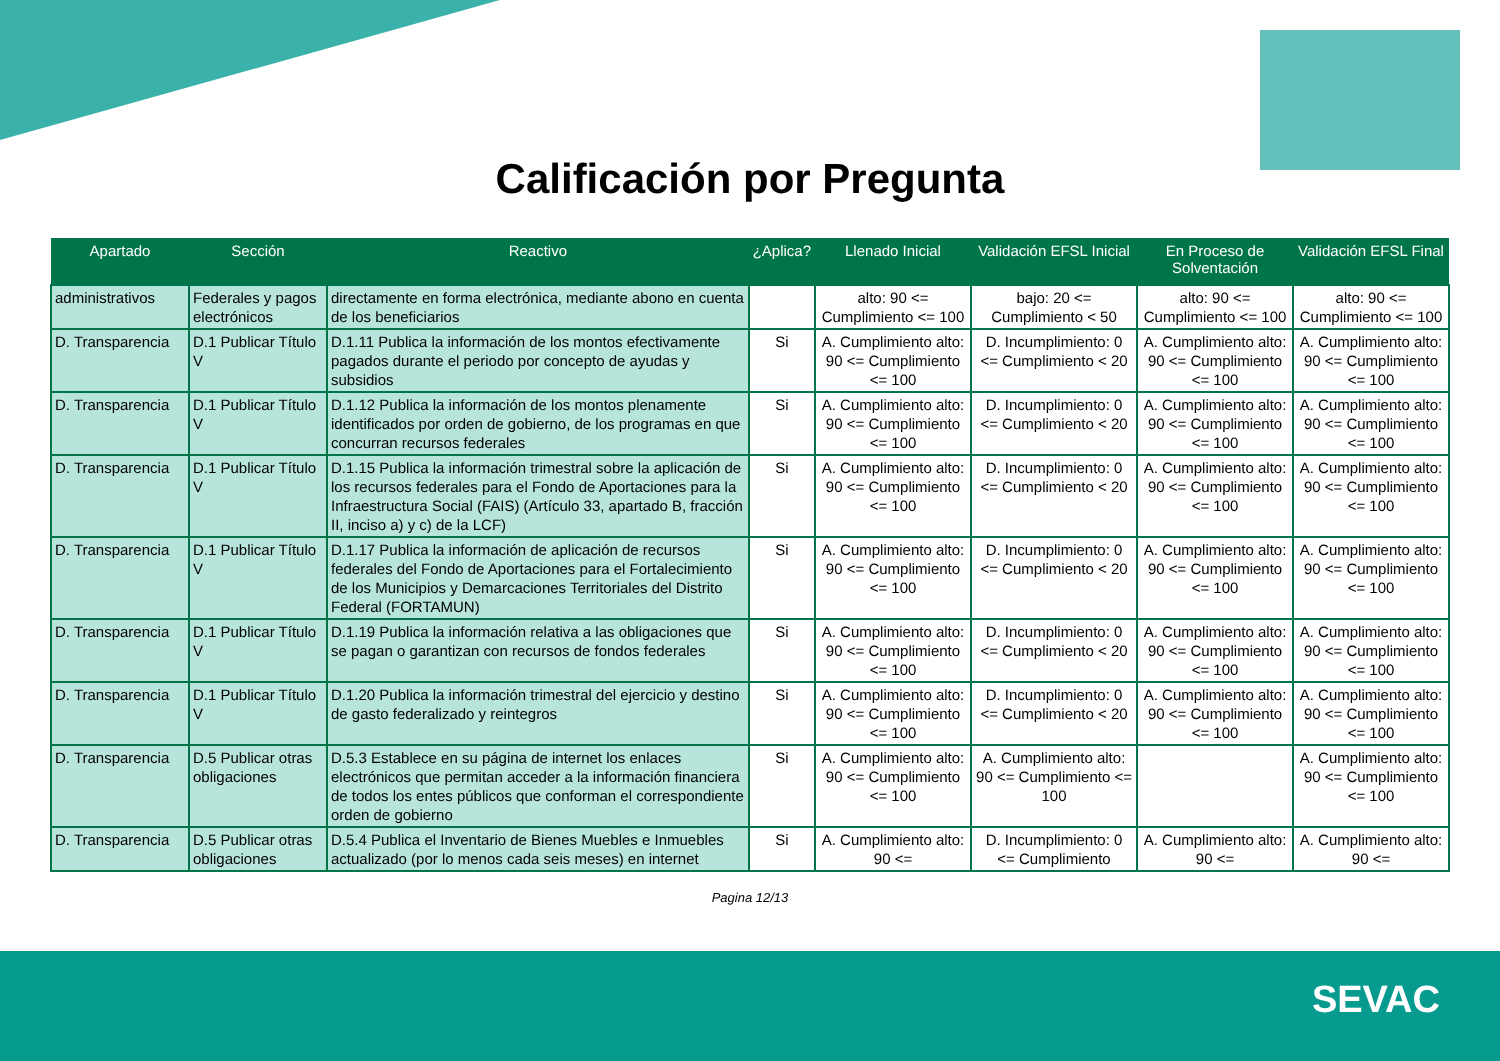Calificación por Pregunta
| Apartado | Sección | Reactivo | ¿Aplica? | Llenado Inicial | Validación EFSL Inicial | En Proceso de Solventación | Validación EFSL Final |
| --- | --- | --- | --- | --- | --- | --- | --- |
| administrativos | Federales y pagos electrónicos | directamente en forma electrónica, mediante abono en cuenta de los beneficiarios | | alto: 90 <= Cumplimiento <= 100 | bajo: 20 <= Cumplimiento < 50 | alto: 90 <= Cumplimiento <= 100 | alto: 90 <= Cumplimiento <= 100 |
| D. Transparencia | D.1 Publicar Título V | D.1.11 Publica la información de los montos efectivamente pagados durante el periodo por concepto de ayudas y subsidios | Si | A. Cumplimiento alto: 90 <= Cumplimiento <= 100 | D. Incumplimiento: 0 <= Cumplimiento < 20 | A. Cumplimiento alto: 90 <= Cumplimiento <= 100 | A. Cumplimiento alto: 90 <= Cumplimiento <= 100 |
| D. Transparencia | D.1 Publicar Título V | D.1.12 Publica la información de los montos plenamente identificados por orden de gobierno, de los programas en que concurran recursos federales | Si | A. Cumplimiento alto: 90 <= Cumplimiento <= 100 | D. Incumplimiento: 0 <= Cumplimiento < 20 | A. Cumplimiento alto: 90 <= Cumplimiento <= 100 | A. Cumplimiento alto: 90 <= Cumplimiento <= 100 |
| D. Transparencia | D.1 Publicar Título V | D.1.15 Publica la información trimestral sobre la aplicación de los recursos federales para el Fondo de Aportaciones para la Infraestructura Social (FAIS) (Artículo 33, apartado B, fracción II, inciso a) y c) de la LCF) | Si | A. Cumplimiento alto: 90 <= Cumplimiento <= 100 | D. Incumplimiento: 0 <= Cumplimiento < 20 | A. Cumplimiento alto: 90 <= Cumplimiento <= 100 | A. Cumplimiento alto: 90 <= Cumplimiento <= 100 |
| D. Transparencia | D.1 Publicar Título V | D.1.17 Publica la información de aplicación de recursos federales del Fondo de Aportaciones para el Fortalecimiento de los Municipios y Demarcaciones Territoriales del Distrito Federal (FORTAMUN) | Si | A. Cumplimiento alto: 90 <= Cumplimiento <= 100 | D. Incumplimiento: 0 <= Cumplimiento < 20 | A. Cumplimiento alto: 90 <= Cumplimiento <= 100 | A. Cumplimiento alto: 90 <= Cumplimiento <= 100 |
| D. Transparencia | D.1 Publicar Título V | D.1.19 Publica la información relativa a las obligaciones que se pagan o garantizan con recursos de fondos federales | Si | A. Cumplimiento alto: 90 <= Cumplimiento <= 100 | D. Incumplimiento: 0 <= Cumplimiento < 20 | A. Cumplimiento alto: 90 <= Cumplimiento <= 100 | A. Cumplimiento alto: 90 <= Cumplimiento <= 100 |
| D. Transparencia | D.1 Publicar Título V | D.1.20 Publica la información trimestral del ejercicio y destino de gasto federalizado y reintegros | Si | A. Cumplimiento alto: 90 <= Cumplimiento <= 100 | D. Incumplimiento: 0 <= Cumplimiento < 20 | A. Cumplimiento alto: 90 <= Cumplimiento <= 100 | A. Cumplimiento alto: 90 <= Cumplimiento <= 100 |
| D. Transparencia | D.5 Publicar otras obligaciones | D.5.3 Establece en su página de internet los enlaces electrónicos que permitan acceder a la información financiera de todos los entes públicos que conforman el correspondiente orden de gobierno | Si | A. Cumplimiento alto: 90 <= Cumplimiento <= 100 | A. Cumplimiento alto: 90 <= Cumplimiento <= 100 | | A. Cumplimiento alto: 90 <= Cumplimiento <= 100 |
| D. Transparencia | D.5 Publicar otras obligaciones | D.5.4 Publica el Inventario de Bienes Muebles e Inmuebles actualizado (por lo menos cada seis meses) en internet | Si | A. Cumplimiento alto: 90 <= | D. Incumplimiento: 0 <= Cumplimiento | A. Cumplimiento alto: 90 <= | A. Cumplimiento alto: 90 <= |
Pagina 12/13
SEVAC